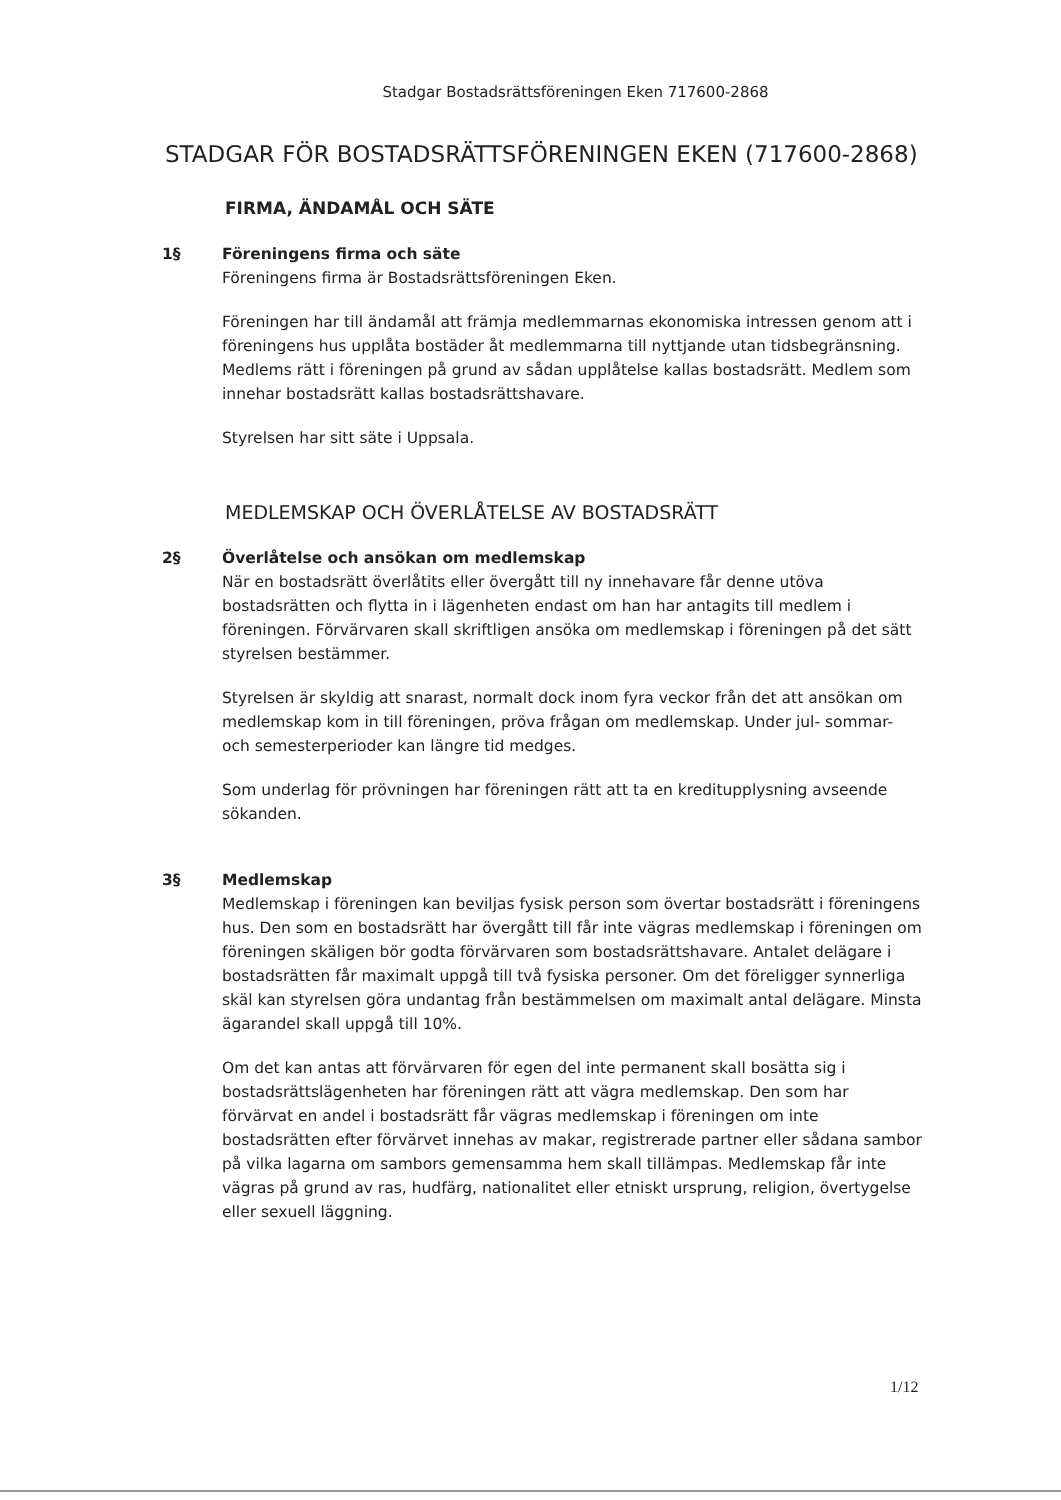Stadgar Bostadsrättsföreningen Eken 717600-2868
STADGAR FÖR BOSTADSRÄTTSFÖRENINGEN EKEN (717600-2868)
FIRMA, ÄNDAMÅL OCH SÄTE
1§ Föreningens firma och säte
Föreningens firma är Bostadsrättsföreningen Eken.
Föreningen har till ändamål att främja medlemmarnas ekonomiska intressen genom att i föreningens hus upplåta bostäder åt medlemmarna till nyttjande utan tidsbegränsning. Medlems rätt i föreningen på grund av sådan upplåtelse kallas bostadsrätt. Medlem som innehar bostadsrätt kallas bostadsrättshavare.
Styrelsen har sitt säte i Uppsala.
MEDLEMSKAP OCH ÖVERLÅTELSE AV BOSTADSRÄTT
2§ Överlåtelse och ansökan om medlemskap
När en bostadsrätt överlåtits eller övergått till ny innehavare får denne utöva bostadsrätten och flytta in i lägenheten endast om han har antagits till medlem i föreningen. Förvärvaren skall skriftligen ansöka om medlemskap i föreningen på det sätt styrelsen bestämmer.
Styrelsen är skyldig att snarast, normalt dock inom fyra veckor från det att ansökan om medlemskap kom in till föreningen, pröva frågan om medlemskap. Under jul- sommar- och semesterperioder kan längre tid medges.
Som underlag för prövningen har föreningen rätt att ta en kreditupplysning avseende sökanden.
3§ Medlemskap
Medlemskap i föreningen kan beviljas fysisk person som övertar bostadsrätt i föreningens hus. Den som en bostadsrätt har övergått till får inte vägras medlemskap i föreningen om föreningen skäligen bör godta förvärvaren som bostadsrättshavare. Antalet delägare i bostadsrätten får maximalt uppgå till två fysiska personer. Om det föreligger synnerliga skäl kan styrelsen göra undantag från bestämmelsen om maximalt antal delägare. Minsta ägarandel skall uppgå till 10%.
Om det kan antas att förvärvaren för egen del inte permanent skall bosätta sig i bostadsrättslägenheten har föreningen rätt att vägra medlemskap. Den som har förvärvat en andel i bostadsrätt får vägras medlemskap i föreningen om inte bostadsrätten efter förvärvet innehas av makar, registrerade partner eller sådana sambor på vilka lagarna om sambors gemensamma hem skall tillämpas. Medlemskap får inte vägras på grund av ras, hudfärg, nationalitet eller etniskt ursprung, religion, övertygelse eller sexuell läggning.
1/12